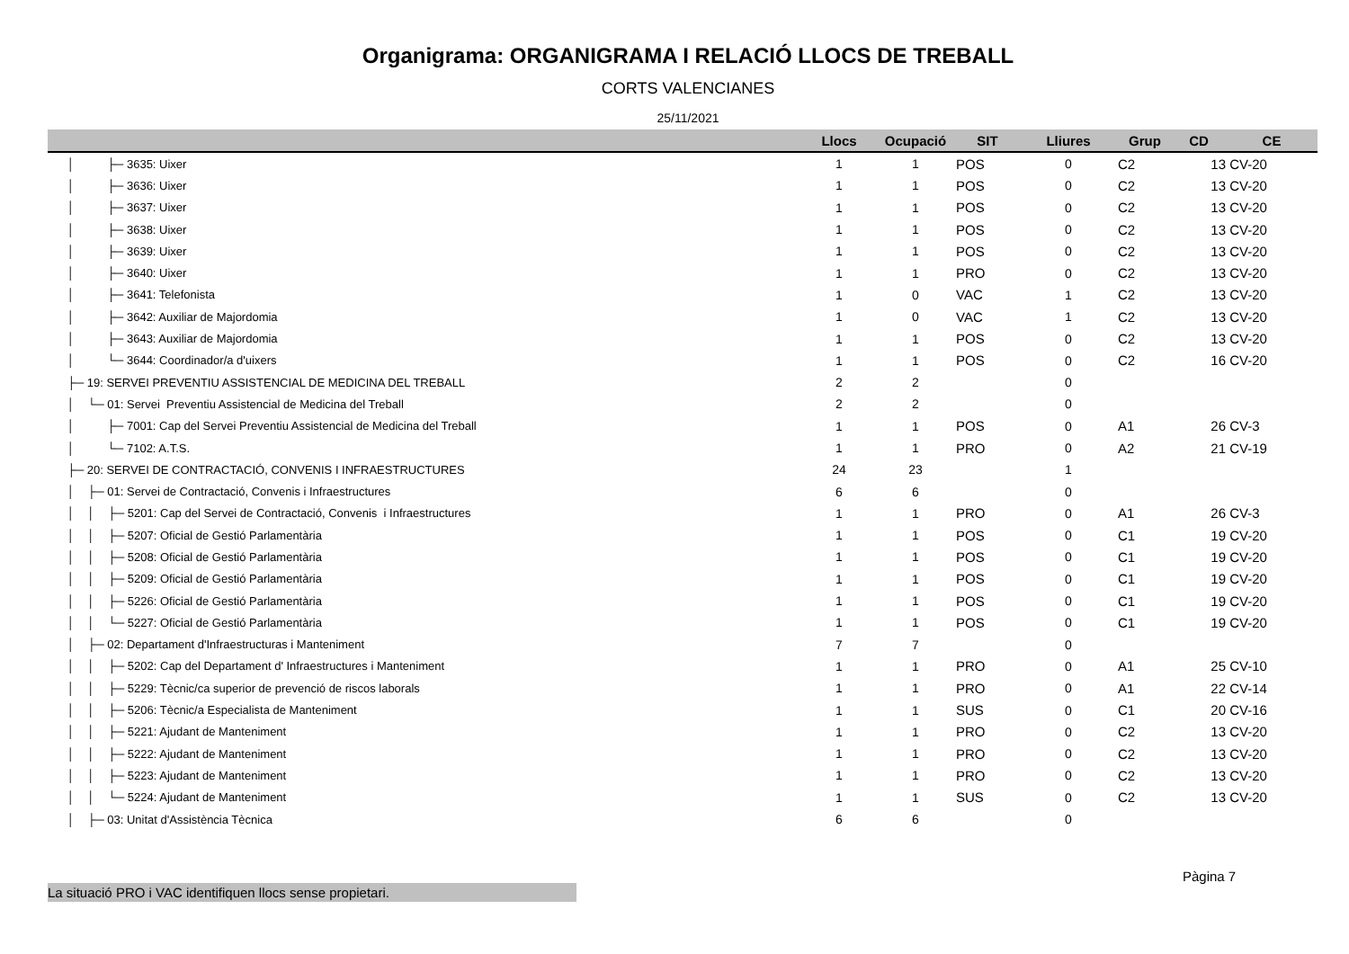Organigrama: ORGANIGRAMA I RELACIÓ LLOCS DE TREBALL
CORTS VALENCIANES
25/11/2021
| | Llocs | Ocupació | SIT | Lliures | Grup | CD | CE |
| --- | --- | --- | --- | --- | --- | --- | --- |
| │ ├─ 3635: Uixer | 1 | 1 | POS | 0 | C2 | 13 | CV-20 |
| │ ├─ 3636: Uixer | 1 | 1 | POS | 0 | C2 | 13 | CV-20 |
| │ ├─ 3637: Uixer | 1 | 1 | POS | 0 | C2 | 13 | CV-20 |
| │ ├─ 3638: Uixer | 1 | 1 | POS | 0 | C2 | 13 | CV-20 |
| │ ├─ 3639: Uixer | 1 | 1 | POS | 0 | C2 | 13 | CV-20 |
| │ ├─ 3640: Uixer | 1 | 1 | PRO | 0 | C2 | 13 | CV-20 |
| │ ├─ 3641: Telefonista | 1 | 0 | VAC | 1 | C2 | 13 | CV-20 |
| │ ├─ 3642: Auxiliar de Majordomia | 1 | 0 | VAC | 1 | C2 | 13 | CV-20 |
| │ ├─ 3643: Auxiliar de Majordomia | 1 | 1 | POS | 0 | C2 | 13 | CV-20 |
| │ └─ 3644: Coordinador/a d'uixers | 1 | 1 | POS | 0 | C2 | 16 | CV-20 |
| ├─ 19: SERVEI PREVENTIU ASSISTENCIAL DE MEDICINA DEL TREBALL | 2 | 2 | | 0 | | | |
| │ └─ 01: Servei Preventiu Assistencial de Medicina del Treball | 2 | 2 | | 0 | | | |
| │ ├─ 7001: Cap del Servei Preventiu Assistencial de Medicina del Treball | 1 | 1 | POS | 0 | A1 | 26 | CV-3 |
| │ └─ 7102: A.T.S. | 1 | 1 | PRO | 0 | A2 | 21 | CV-19 |
| ├─ 20: SERVEI DE CONTRACTACIÓ, CONVENIS I INFRAESTRUCTURES | 24 | 23 | | 1 | | | |
| │ ├─ 01: Servei de Contractació, Convenis i Infraestructures | 6 | 6 | | 0 | | | |
| │ │ ├─ 5201: Cap del Servei de Contractació, Convenis i Infraestructures | 1 | 1 | PRO | 0 | A1 | 26 | CV-3 |
| │ │ ├─ 5207: Oficial de Gestió Parlamentària | 1 | 1 | POS | 0 | C1 | 19 | CV-20 |
| │ │ ├─ 5208: Oficial de Gestió Parlamentària | 1 | 1 | POS | 0 | C1 | 19 | CV-20 |
| │ │ ├─ 5209: Oficial de Gestió Parlamentària | 1 | 1 | POS | 0 | C1 | 19 | CV-20 |
| │ │ ├─ 5226: Oficial de Gestió Parlamentària | 1 | 1 | POS | 0 | C1 | 19 | CV-20 |
| │ │ └─ 5227: Oficial de Gestió Parlamentària | 1 | 1 | POS | 0 | C1 | 19 | CV-20 |
| │ ├─ 02: Departament d'Infraestructuras i Manteniment | 7 | 7 | | 0 | | | |
| │ │ ├─ 5202: Cap del Departament d' Infraestructures i Manteniment | 1 | 1 | PRO | 0 | A1 | 25 | CV-10 |
| │ │ ├─ 5229: Tècnic/ca superior de prevenció de riscos laborals | 1 | 1 | PRO | 0 | A1 | 22 | CV-14 |
| │ │ ├─ 5206: Tècnic/a Especialista de Manteniment | 1 | 1 | SUS | 0 | C1 | 20 | CV-16 |
| │ │ ├─ 5221: Ajudant de Manteniment | 1 | 1 | PRO | 0 | C2 | 13 | CV-20 |
| │ │ ├─ 5222: Ajudant de Manteniment | 1 | 1 | PRO | 0 | C2 | 13 | CV-20 |
| │ │ ├─ 5223: Ajudant de Manteniment | 1 | 1 | PRO | 0 | C2 | 13 | CV-20 |
| │ │ └─ 5224: Ajudant de Manteniment | 1 | 1 | SUS | 0 | C2 | 13 | CV-20 |
| │ ├─ 03: Unitat d'Assistència Tècnica | 6 | 6 | | 0 | | | |
Pàgina 7
La situació PRO i VAC identifiquen llocs sense propietari.